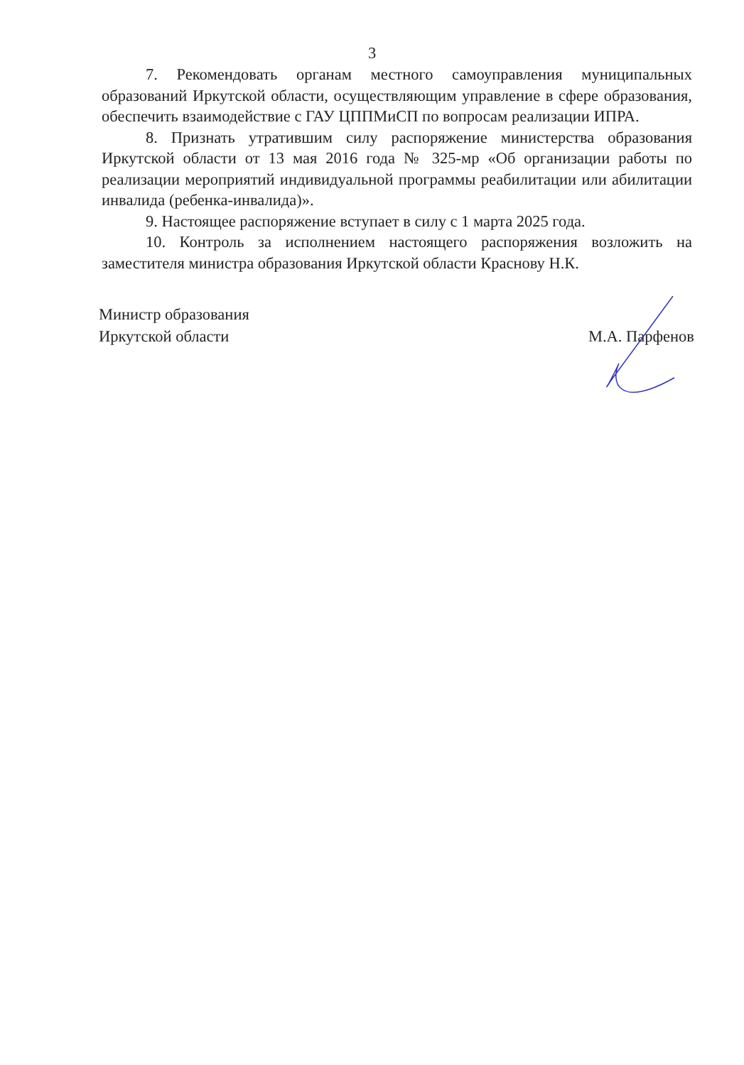3
7. Рекомендовать органам местного самоуправления муниципальных образований Иркутской области, осуществляющим управление в сфере образования, обеспечить взаимодействие с ГАУ ЦППМиСП по вопросам реализации ИПРА.
8. Признать утратившим силу распоряжение министерства образования Иркутской области от 13 мая 2016 года № 325-мр «Об организации работы по реализации мероприятий индивидуальной программы реабилитации или абилитации инвалида (ребенка-инвалида)».
9. Настоящее распоряжение вступает в силу с 1 марта 2025 года.
10. Контроль за исполнением настоящего распоряжения возложить на заместителя министра образования Иркутской области Краснову Н.К.
Министр образования
Иркутской области
М.А. Парфенов